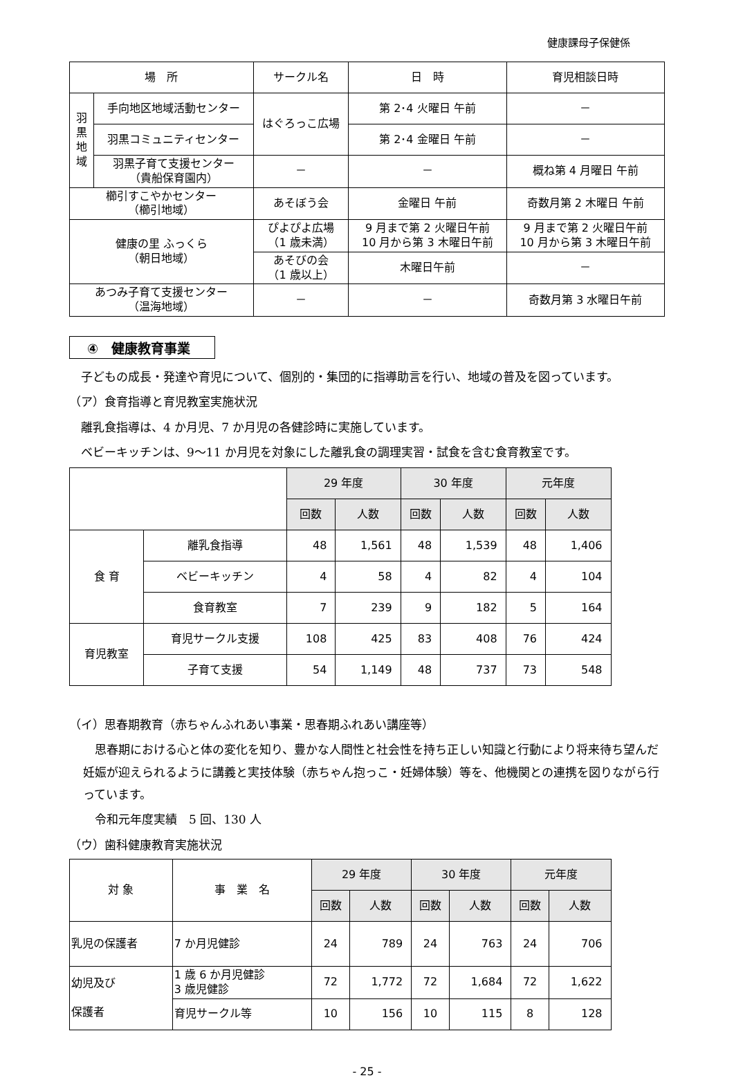健康課母子保健係
| 場 所 | | サークル名 | 日 時 | 育児相談日時 |
| --- | --- | --- | --- | --- |
| 羽 黒 地 域 | 手向地区地域活動センター | はぐろっこ広場 | 第 2･4 火曜日 午前 | － |
| | 羽黒コミュニティセンター | | 第 2･4 金曜日 午前 | － |
| | 羽黒子育て支援センター （貴船保育園内） | － | － | 概ね第 4 月曜日 午前 |
| 櫛引すこやかセンター （櫛引地域） | | あそぼう会 | 金曜日 午前 | 奇数月第 2 木曜日 午前 |
| 健康の里 ふっくら （朝日地域） | | ぴよぴよ広場 （1 歳未満） | 9 月まで第 2 火曜日午前 10 月から第 3 木曜日午前 | 9 月まで第 2 火曜日午前 10 月から第 3 木曜日午前 |
| | | あそびの会 （1 歳以上） | 木曜日午前 | － |
| あつみ子育て支援センター （温海地域） | | － | － | 奇数月第 3 水曜日午前 |
④　健康教育事業
　子どもの成長・発達や育児について、個別的・集団的に指導助言を行い、地域の普及を図っています。
（ア）食育指導と育児教室実施状況
　離乳食指導は、4 か月児、7 か月児の各健診時に実施しています。
　ベビーキッチンは、9〜11 か月児を対象にした離乳食の調理実習・試食を含む食育教室です。
| | | 29 年度 | | 30 年度 | | 元年度 | |
| --- | --- | --- | --- | --- | --- | --- | --- |
| | | 回数 | 人数 | 回数 | 人数 | 回数 | 人数 |
| 食 育 | 離乳食指導 | 48 | 1,561 | 48 | 1,539 | 48 | 1,406 |
| | ベビーキッチン | 4 | 58 | 4 | 82 | 4 | 104 |
| | 食育教室 | 7 | 239 | 9 | 182 | 5 | 164 |
| 育児教室 | 育児サークル支援 | 108 | 425 | 83 | 408 | 76 | 424 |
| | 子育て支援 | 54 | 1,149 | 48 | 737 | 73 | 548 |
（イ）思春期教育（赤ちゃんふれあい事業・思春期ふれあい講座等）
　思春期における心と体の変化を知り、豊かな人間性と社会性を持ち正しい知識と行動により将来待ち望んだ妊娠が迎えられるように講義と実技体験（赤ちゃん抱っこ・妊婦体験）等を、他機関との連携を図りながら行っています。
　令和元年度実績　5 回、130 人
（ウ）歯科健康教育実施状況
| 対 象 | 事 業 名 | 29 年度 | | 30 年度 | | 元年度 | |
| --- | --- | --- | --- | --- | --- | --- | --- |
| | | 回数 | 人数 | 回数 | 人数 | 回数 | 人数 |
| 乳児の保護者 | 7 か月児健診 | 24 | 789 | 24 | 763 | 24 | 706 |
| 幼児及び 保護者 | 1 歳 6 か月児健診 3 歳児健診 | 72 | 1,772 | 72 | 1,684 | 72 | 1,622 |
| | 育児サークル等 | 10 | 156 | 10 | 115 | 8 | 128 |
- 25 -